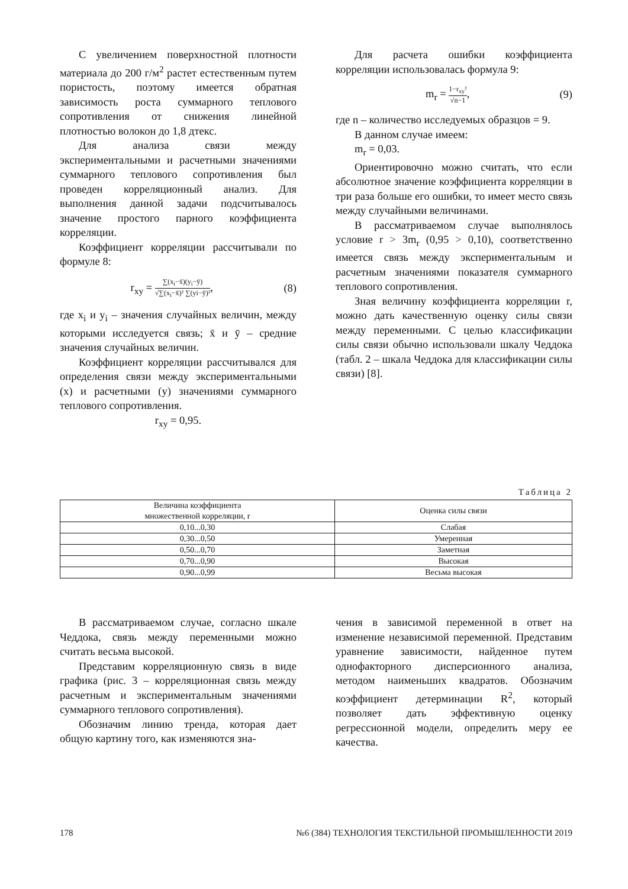С увеличением поверхностной плотности материала до 200 г/м<sup>2</sup> растет естественным путем пористость, поэтому имеется обратная зависимость роста суммарного теплового сопротивления от снижения линейной плотностью волокон до 1,8 дтекс.
Для анализа связи между экспериментальными и расчетными значениями суммарного теплового сопротивления был проведен корреляционный анализ. Для выполнения данной задачи подсчитывалось значение простого парного коэффициента корреляции.
Коэффициент корреляции рассчитывали по формуле 8:
r<sub>xy</sub> =
∑(x<sub>i</sub>−x̄)(y<sub>i</sub>−ȳ)
√∑(x<sub>i</sub>−x̄)² ∑(yi−ȳ)²
, (8)
где x<sub>i</sub> и y<sub>i</sub> – значения случайных величин, между которыми исследуется связь; x̄ и ȳ – средние значения случайных величин.
Коэффициент корреляции рассчитывался для определения связи между экспериментальными (x) и расчетными (y) значениями суммарного теплового сопротивления.
r<sub>xy</sub> = 0,95.
Для расчета ошибки коэффициента корреляции использовалась формула 9:
m<sub>r</sub> =
1−r<sub>xy</sub>²
√n−1
, (9)
где n – количество исследуемых образцов = 9.
В данном случае имеем:
m<sub>r</sub> = 0,03.
Ориентировочно можно считать, что если абсолютное значение коэффициента корреляции в три раза больше его ошибки, то имеет место связь между случайными величинами.
В рассматриваемом случае выполнялось условие r > 3m<sub>r</sub> (0,95 > 0,10), соответственно имеется связь между экспериментальным и расчетным значениями показателя суммарного теплового сопротивления.
Зная величину коэффициента корреляции r, можно дать качественную оценку силы связи между переменными. С целью классификации силы связи обычно использовали шкалу Чеддока (табл. 2 – шкала Чеддока для классификации силы связи) [8].
Таблица 2
| Величина коэффициента множественной корреляции, r | Оценка силы связи |
| --- | --- |
| 0,10...0,30 | Слабая |
| 0,30...0,50 | Умеренная |
| 0,50...0,70 | Заметная |
| 0,70...0,90 | Высокая |
| 0,90...0,99 | Весьма высокая |
В рассматриваемом случае, согласно шкале Чеддока, связь между переменными можно считать весьма высокой.
Представим корреляционную связь в виде графика (рис. 3 – корреляционная связь между расчетным и экспериментальным значениями суммарного теплового сопротивления).
Обозначим линию тренда, которая дает общую картину того, как изменяются зна-
чения в зависимой переменной в ответ на изменение независимой переменной. Представим уравнение зависимости, найденное путем однофакторного дисперсионного анализа, методом наименьших квадратов. Обозначим коэффициент детерминации R<sup>2</sup>, который позволяет дать эффективную оценку регрессионной модели, определить меру ее качества.
178 №6 (384) ТЕХНОЛОГИЯ ТЕКСТИЛЬНОЙ ПРОМЫШЛЕННОСТИ 2019